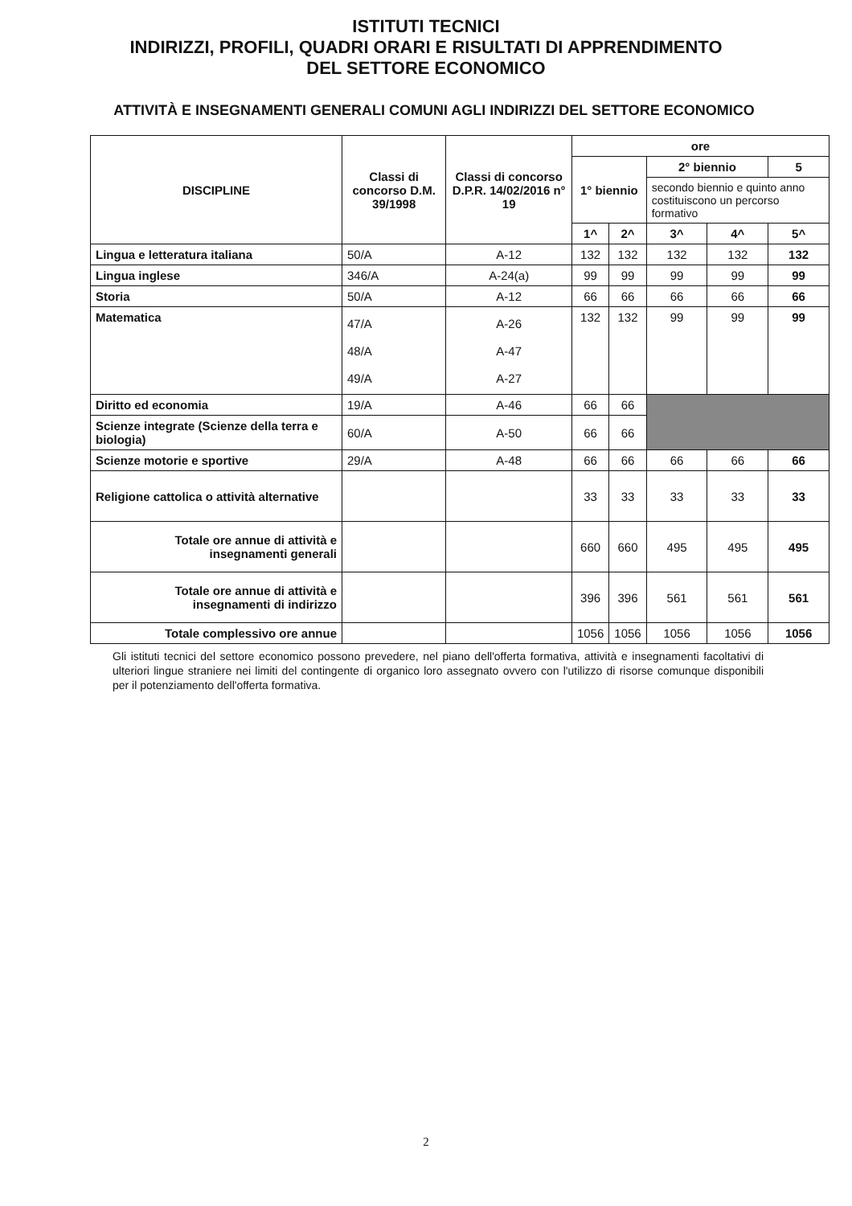ISTITUTI TECNICI
INDIRIZZI, PROFILI, QUADRI ORARI E RISULTATI DI APPRENDIMENTO
DEL SETTORE ECONOMICO
ATTIVITÀ E INSEGNAMENTI GENERALI COMUNI AGLI INDIRIZZI DEL SETTORE ECONOMICO
| DISCIPLINE | Classi di concorso D.M. 39/1998 | Classi di concorso D.P.R. 14/02/2016 n° 19 | ore | | | | |
| --- | --- | --- | --- | --- | --- | --- | --- |
| | | | 1° biennio | | 2° biennio | | 5 |
| | | | | | secondo biennio e quinto anno costituiscono un percorso formativo | | |
| | | | 1^ | 2^ | 3^ | 4^ | 5^ |
| Lingua e letteratura italiana | 50/A | A-12 | 132 | 132 | 132 | 132 | 132 |
| Lingua inglese | 346/A | A-24(a) | 99 | 99 | 99 | 99 | 99 |
| Storia | 50/A | A-12 | 66 | 66 | 66 | 66 | 66 |
| Matematica | 47/A 48/A 49/A | A-26 A-47 A-27 | 132 | 132 | 99 | 99 | 99 |
| Diritto ed economia | 19/A | A-46 | 66 | 66 | | | |
| Scienze integrate (Scienze della terra e biologia) | 60/A | A-50 | 66 | 66 | | | |
| Scienze motorie e sportive | 29/A | A-48 | 66 | 66 | 66 | 66 | 66 |
| Religione cattolica o attività alternative | | | 33 | 33 | 33 | 33 | 33 |
| Totale ore annue di attività e insegnamenti generali | | | 660 | 660 | 495 | 495 | 495 |
| Totale ore annue di attività e insegnamenti di indirizzo | | | 396 | 396 | 561 | 561 | 561 |
| Totale complessivo ore annue | | | 1056 | 1056 | 1056 | 1056 | 1056 |
Gli istituti tecnici del settore economico possono prevedere, nel piano dell'offerta formativa, attività e insegnamenti facoltativi di ulteriori lingue straniere nei limiti del contingente di organico loro assegnato ovvero con l'utilizzo di risorse comunque disponibili per il potenziamento dell'offerta formativa.
2